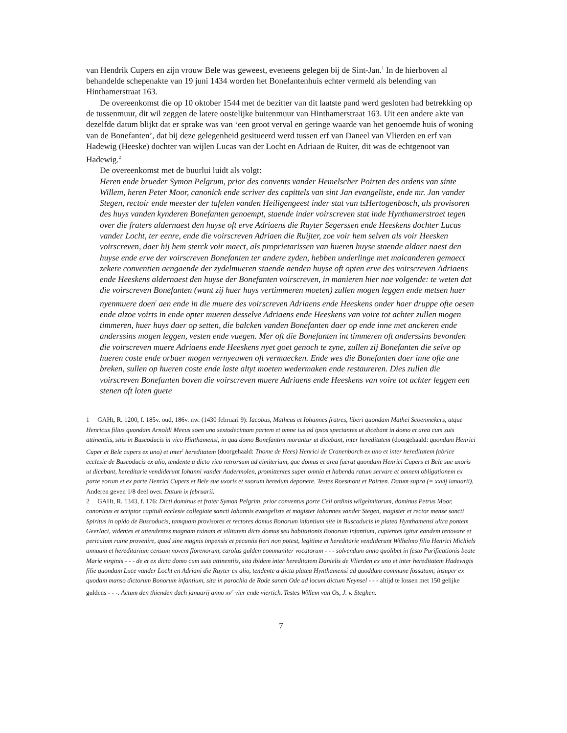van Hendrik Cupers en zijn vrouw Bele was geweest, eveneens gelegen bij de Sint-Jan.<sup>1</sup> In de hierboven al behandelde schepenakte van 19 juni 1434 worden het Bonefantenhuis echter vermeld als belending van Hinthamerstraat 163.
De overeenkomst die op 10 oktober 1544 met de bezitter van dit laatste pand werd gesloten had betrekking op de tussenmuur, dit wil zeggen de latere oostelijke buitenmuur van Hinthamerstraat 163. Uit een andere akte van dezelfde datum blijkt dat er sprake was van ‘een groot verval en geringe waarde van het genoemde huis of woning van de Bonefanten’, dat bij deze gelegenheid gesitueerd werd tussen erf van Daneel van Vlierden en erf van Hadewig (Heeske) dochter van wijlen Lucas van der Locht en Adriaan de Ruiter, dit was de echtgenoot van Hadewig.<sup>2</sup>
De overeenkomst met de buurlui luidt als volgt:
Heren ende brueder Symon Pelgrum, prior des convents vander Hemelscher Poirten des ordens van sinte Willem, heren Peter Moor, canonick ende scriver des capittels van sint Jan evangeliste, ende mr. Jan vander Stegen, rectoir ende meester der tafelen vanden Heiligengeest inder stat van tsHertogenbosch, als provisoren des huys vanden kynderen Bonefanten genoempt, staende inder voirscreven stat inde Hynthamerstraet tegen over die fraters aldernaest den huyse oft erve Adriaens die Ruyter Segerssen ende Heeskens dochter Lucas vander Locht, ter eenre, ende die voirscreven Adriaen die Ruijter, zoe voir hem selven als voir Heesken voirscreven, daer hij hem sterck voir maect, als proprietarissen van hueren huyse staende aldaer naest den huyse ende erve der voirscreven Bonefanten ter andere zyden, hebben underlinge met malcanderen gemaect zekere conventien aengaende der zydelmueren staende aenden huyse oft opten erve des voirscreven Adriaens ende Heeskens aldernaest den huyse der Bonefanten voirscreven, in manieren hier nae volgende: te weten dat die voirscreven Bonefanten (want zij huer huys vertimmeren moeten) zullen mogen leggen ende metsen huer nyenmuere doen<sup>!</sup> aen ende in die muere des voirscreven Adriaens ende Heeskens onder haer druppe ofte oesen ende alzoe voirts in ende opter mueren desselve Adriaens ende Heeskens van voire tot achter zullen mogen timmeren, huer huys daer op setten, die balcken vanden Bonefanten daer op ende inne met anckeren ende anderssins mogen leggen, vesten ende vuegen. Mer oft die Bonefanten int timmeren oft anderssins bevonden die voirscreven muere Adriaens ende Heeskens nyet goet genoch te zyne, zullen zij Bonefanten die selve op hueren coste ende orbaer mogen vernyeuwen oft vermaecken. Ende wes die Bonefanten daer inne ofte ane breken, sullen op hueren coste ende laste altyt moeten wedermaken ende restaureren. Dies zullen die voirscreven Bonefanten boven die voirscreven muere Adriaens ende Heeskens van voire tot achter leggen een stenen oft loten guete
1 GAHt, R. 1200, f. 185v. oud, 186v. nw. (1430 februari 9): Iacobus, Matheus et Iohannes fratres, liberi quondam Mathei Scoenmekers, atque Henricus filius quondam Arnoldi Meeus soen uno sextodecimam partem et omne ius ad ipsos spectantes ut dicebant in domo et area cum suis attinentiis, sitis in Buscoducis in vico Hinthamensi, in qua domo Bonefantini morantur ut dicebant, inter hereditatem (doorgehaald: quondam Henrici Cuper et Bele cupers ex uno) et inter<sup>!</sup> hereditatem (doorgehaald: Thome de Hees) Henrici de Cranenborch ex uno et inter hereditatem fabrice ecclesie de Buscoducis ex alio, tendente a dicto vico retrorsum ad cimiterium, que domus et area fuerat quondam Henrici Cupers et Bele sue uxoris ut dicebant, hereditarie vendiderunt Iohanni vander Audermolen, promittentes super omnia et habenda ratum servare et omnem obligationem ex parte eorum et ex parte Henrici Cupers et Bele sue uxoris et suorum heredum deponere. Testes Roesmont et Poirten. Datum supra (= xxvij ianuarii).
Anderen geven 1/8 deel over. Datum ix februarii.
2 GAHt, R. 1343, f. 176: Dicti dominus et frater Symon Pelgrim, prior conventus porte Celi ordinis wilgelmitarum, dominus Petrus Moor, canonicus et scriptor capituli ecclesie collegiate sancti Iohannis evangeliste et magister Iohannes vander Stegen, magister et rector mense sancti Spiritus in opido de Buscoducis, tamquam provisores et rectores domus Bonorum infantium site in Buscoducis in platea Hynthamensi ultra pontem Geerlaci, videntes et attendentes magnam ruinam et vilitatem dicte domus seu habitationis Bonorum infantium, cupientes igitur eandem renovare et periculum ruine provenire, quod sine magnis impensis et pecuniis fieri non potest, legitime et hereditarie vendiderunt Wilhelmo filio Henrici Michiels annuum et hereditarium censum novem florenorum, carolus gulden communiter vocatorum - - - solvendum anno quolibet in festo Purificationis beate Marie virginis - - - de et ex dicta domo cum suis attinentiis, sita ibidem inter hereditatem Danielis de Vlierden ex uno et inter hereditatem Hadewigis filie quondam Luce vander Locht en Adriani die Ruyter ex alio, tendente a dicta platea Hynthamensi ad quoddam commune fossatum; insuper ex quodam manso dictorum Bonorum infantium, sita in parochia de Rode sancti Ode ad locum dictum Neynsel - - - altijd te lossen met 150 gelijke guldens - - -. Actum den thienden dach januarij anno xv<sup>c</sup> vier ende viertich. Testes Willem van Os, J. v. Steghen.
7